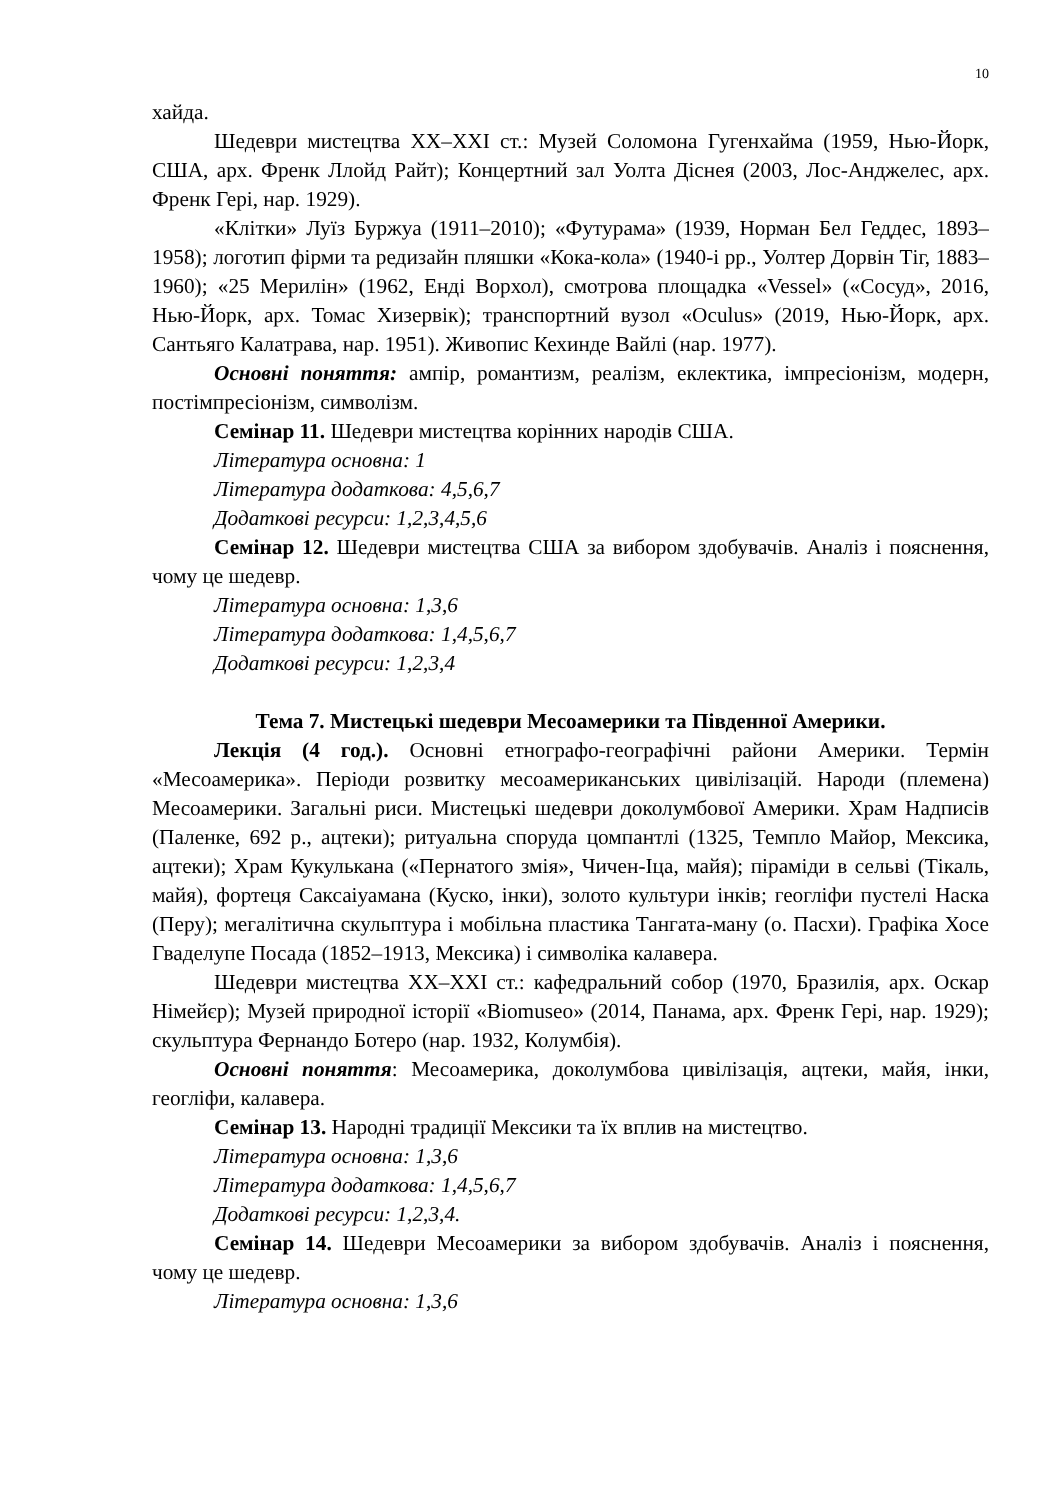10
хайда.
Шедеври мистецтва XX–XXI ст.: Музей Соломона Гугенхайма (1959, Нью-Йорк, США, арх. Френк Ллойд Райт); Концертний зал Уолта Діснея (2003, Лос-Анджелес, арх. Френк Гері, нар. 1929).
«Клітки» Луїз Буржуа (1911–2010); «Футурама» (1939, Норман Бел Геддес, 1893–1958); логотип фірми та редизайн пляшки «Кока-кола» (1940-і рр., Уолтер Дорвін Тіг, 1883–1960); «25 Мерилін» (1962, Енді Ворхол), смотрова площадка «Vessel» («Сосуд», 2016, Нью-Йорк, арх. Томас Хизервік); транспортний вузол «Oculus» (2019, Нью-Йорк, арх. Сантьяго Калатрава, нар. 1951). Живопис Кехинде Вайлі (нар. 1977).
Основні поняття: ампір, романтизм, реалізм, еклектика, імпресіонізм, модерн, постімпресіонізм, символізм.
Семінар 11. Шедеври мистецтва корінних народів США.
Література основна: 1
Література додаткова: 4,5,6,7
Додаткові ресурси: 1,2,3,4,5,6
Семінар 12. Шедеври мистецтва США за вибором здобувачів. Аналіз і пояснення, чому це шедевр.
Література основна: 1,3,6
Література додаткова: 1,4,5,6,7
Додаткові ресурси: 1,2,3,4
Тема 7. Мистецькі шедеври Месоамерики та Південної Америки.
Лекція (4 год.). Основні етнографо-географічні райони Америки. Термін «Месоамерика». Періоди розвитку месоамериканських цивілізацій. Народи (племена) Месоамерики. Загальні риси. Мистецькі шедеври доколумбової Америки. Храм Надписів (Паленке, 692 р., ацтеки); ритуальна споруда цомпантлі (1325, Темпло Майор, Мексика, ацтеки); Храм Кукулькана («Пернатого змія», Чичен-Іца, майя); піраміди в сельві (Тікаль, майя), фортеця Саксаіуамана (Куско, інки), золото культури інків; геогліфи пустелі Наска (Перу); мегалітична скульптура і мобільна пластика Тангата-ману (о. Пасхи). Графіка Хосе Гваделупе Посада (1852–1913, Мексика) і символіка калавера.
Шедеври мистецтва XX–XXI ст.: кафедральний собор (1970, Бразилія, арх. Оскар Німейєр); Музей природної історії «Biomuseo» (2014, Панама, арх. Френк Гері, нар. 1929); скульптура Фернандо Ботеро (нар. 1932, Колумбія).
Основні поняття: Месоамерика, доколумбова цивілізація, ацтеки, майя, інки, геогліфи, калавера.
Семінар 13. Народні традиції Мексики та їх вплив на мистецтво.
Література основна: 1,3,6
Література додаткова: 1,4,5,6,7
Додаткові ресурси: 1,2,3,4.
Семінар 14. Шедеври Месоамерики за вибором здобувачів. Аналіз і пояснення, чому це шедевр.
Література основна: 1,3,6